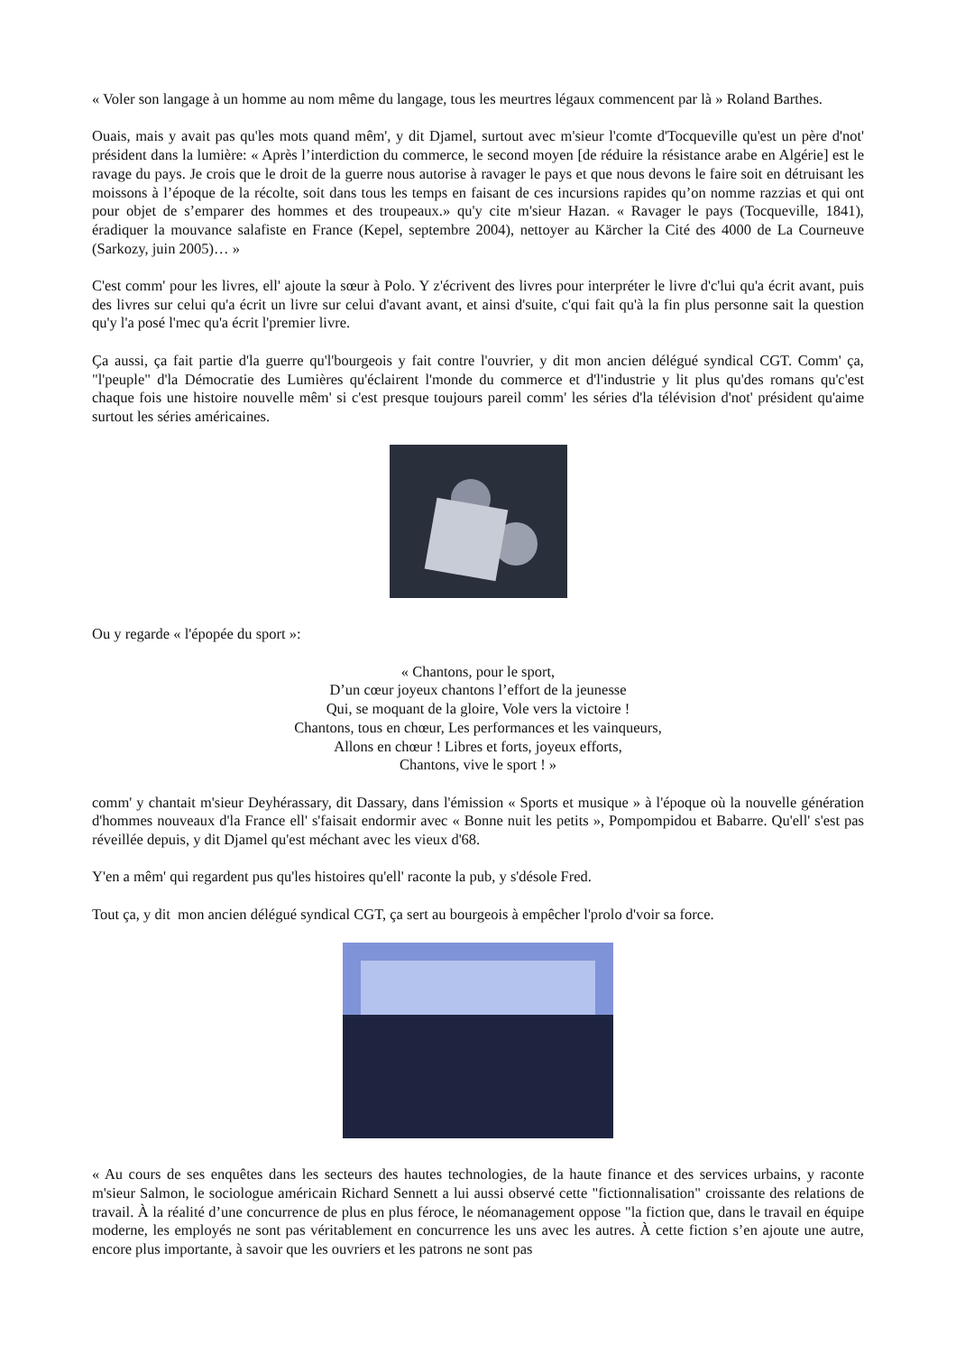« Voler son langage à un homme au nom même du langage, tous les meurtres légaux commencent par là » Roland Barthes.
Ouais, mais y avait pas qu'les mots quand mêm', y dit Djamel, surtout avec m'sieur l'comte d'Tocqueville qu'est un père d'not' président dans la lumière: « Après l’interdiction du commerce, le second moyen [de réduire la résistance arabe en Algérie] est le ravage du pays. Je crois que le droit de la guerre nous autorise à ravager le pays et que nous devons le faire soit en détruisant les moissons à l’époque de la récolte, soit dans tous les temps en faisant de ces incursions rapides qu’on nomme razzias et qui ont pour objet de s’emparer des hommes et des troupeaux.» qu'y cite m'sieur Hazan. « Ravager le pays (Tocqueville, 1841), éradiquer la mouvance salafiste en France (Kepel, septembre 2004), nettoyer au Kärcher la Cité des 4000 de La Courneuve (Sarkozy, juin 2005)… »
C'est comm' pour les livres, ell' ajoute la sœur à Polo. Y z'écrivent des livres pour interpréter le livre d'c'lui qu'a écrit avant, puis des livres sur celui qu'a écrit un livre sur celui d'avant avant, et ainsi d'suite, c'qui fait qu'à la fin plus personne sait la question qu'y l'a posé l'mec qu'a écrit l'premier livre.
Ça aussi, ça fait partie d'la guerre qu'l'bourgeois y fait contre l'ouvrier, y dit mon ancien délégué syndical CGT. Comm' ça, "l'peuple" d'la Démocratie des Lumières qu'éclairent l'monde du commerce et d'l'industrie y lit plus qu'des romans qu'c'est chaque fois une histoire nouvelle mêm' si c'est presque toujours pareil comm' les séries d'la télévision d'not' président qu'aime surtout les séries américaines.
Ou y regarde « l'épopée du sport »:
« Chantons, pour le sport,
D’un cœur joyeux chantons l’effort de la jeunesse
Qui, se moquant de la gloire, Vole vers la victoire !
Chantons, tous en chœur, Les performances et les vainqueurs,
Allons en chœur ! Libres et forts, joyeux efforts,
Chantons, vive le sport ! »
comm' y chantait m'sieur Deyhérassary, dit Dassary, dans l'émission « Sports et musique » à l'époque où la nouvelle génération d'hommes nouveaux d'la France ell' s'faisait endormir avec « Bonne nuit les petits », Pompompidou et Babarre. Qu'ell' s'est pas réveillée depuis, y dit Djamel qu'est méchant avec les vieux d'68.
Y'en a mêm' qui regardent pus qu'les histoires qu'ell' raconte la pub, y s'désole Fred.
Tout ça, y dit mon ancien délégué syndical CGT, ça sert au bourgeois à empêcher l'prolo d'voir sa force.
« Au cours de ses enquêtes dans les secteurs des hautes technologies, de la haute finance et des services urbains, y raconte m'sieur Salmon, le sociologue américain Richard Sennett a lui aussi observé cette "fictionnalisation" croissante des relations de travail. À la réalité d’une concurrence de plus en plus féroce, le néomanagement oppose "la fiction que, dans le travail en équipe moderne, les employés ne sont pas véritablement en concurrence les uns avec les autres. À cette fiction s’en ajoute une autre, encore plus importante, à savoir que les ouvriers et les patrons ne sont pas